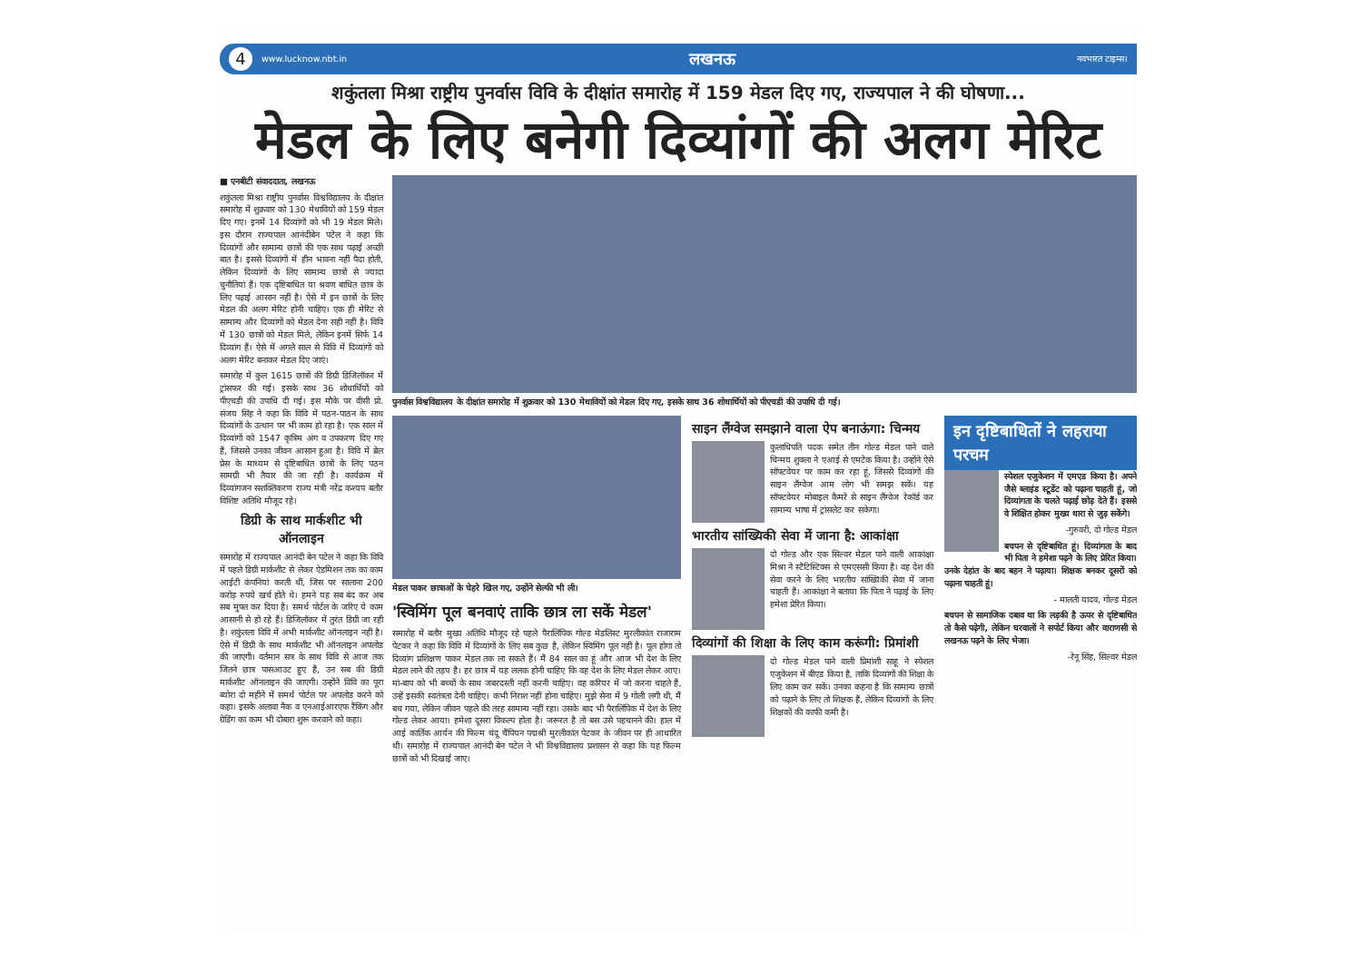4 www.lucknow.nbt.in लखनऊ नवभारत टाइम्स।
शकुंतला मिश्रा राष्ट्रीय पुनर्वास विवि के दीक्षांत समारोह में 159 मेडल दिए गए, राज्यपाल ने की घोषणा...
मेडल के लिए बनेगी दिव्यांगों की अलग मेरिट
■ एनबीटी संवाददाता, लखनऊ
शकुंतला मिश्रा राष्ट्रीय पुनर्वास विश्वविद्यालय के दीक्षांत समारोह में शुक्रवार को 130 मेधावियों को 159 मेडल दिए गए। इनमें 14 दिव्यांगों को भी 19 मेडल मिले। इस दौरान राज्यपाल आनंदीबेन पटेल ने कहा कि दिव्यांगों और सामान्य छात्रों की एक साथ पढ़ाई अच्छी बात है। इससे दिव्यांगों में हीन भावना नहीं पैदा होती, लेकिन दिव्यांगों के लिए सामान्य छात्रों से ज्यादा चुनौतियां हैं। एक दृष्टिबाधित या श्रवण बाधित छात्र के लिए पढ़ाई आसान नहीं है। ऐसे में इन छात्रों के लिए मेडल की अलग मेरिट होनी चाहिए। एक ही मेरिट से सामान्य और दिव्यांगों को मेडल देना सही नहीं है। विवि में 130 छात्रों को मेडल मिले, लेकिन इनमें सिर्फ 14 दिव्यांग हैं। ऐसे में अगले साल से विवि में दिव्यांगों को अलग मेरिट बनाकर मेडल दिए जाएं।
समारोह में कुल 1615 छात्रों की डिग्री डिजिलॉकर में ट्रांसफर की गई। इसके साथ 36 शोधार्थियों को पीएचडी की उपाधि दी गई। इस मौके पर वीसी प्रो. संजय सिंह ने कहा कि विवि में पठन-पाठन के साथ दिव्यांगों के उत्थान पर भी काम हो रहा है। एक साल में दिव्यांगों को 1547 कृत्रिम अंग व उपकरण दिए गए हैं, जिससे उनका जीवन आसान हुआ है। विवि में ब्रेल प्रेस के माध्यम से दृष्टिबाधित छात्रों के लिए पठन सामग्री भी तैयार की जा रही है। कार्यक्रम में दिव्यांगजन सशक्तिकरण राज्य मंत्री नरेंद्र कश्यप बतौर विशिष्ट अतिथि मौजूद रहे।
डिग्री के साथ मार्कशीट भी ऑनलाइन
समारोह में राज्यपाल आनंदी बेन पटेल ने कहा कि विवि में पहले डिग्री मार्कशीट से लेकर ऐडमिशन तक का काम आईटी कंपनियां करती थीं, जिस पर सालाना 200 करोड़ रुपये खर्च होते थे। हमने यह सब बंद कर अब सब मुफ्त कर दिया है। समर्थ पोर्टल के जरिए ये काम आसानी से हो रहे हैं। डिजिलॉकर में तुरंत डिग्री जा रही है। शकुंतला विवि में अभी मार्कशीट ऑनलाइन नहीं है। ऐसे में डिग्री के साथ मार्कशीट भी ऑनलाइन अपलोड की जाएगी। वर्तमान सत्र के साथ विवि से आज तक जितने छात्र पासआउट हुए हैं, उन सब की डिग्री मार्कशीट ऑनलाइन की जाएगी। उन्होंने विवि का पूरा ब्योरा दो महीने में समर्थ पोर्टल पर अपलोड करने को कहा। इसके अलावा नैक व एनआईआरएफ रैंकिंग और ग्रेडिंग का काम भी दोबारा शुरू करवाने को कहा।
पुनर्वास विश्वविद्यालय के दीक्षांत समारोह में शुक्रवार को 130 मेधावियों को मेडल दिए गए, इसके साथ 36 शोधार्थियों को पीएचडी की उपाधि दी गई।
मेडल पाकर छात्राओं के चेहरे खिल गए, उन्होंने सेल्फी भी ली।
'स्विमिंग पूल बनवाएं ताकि छात्र ला सकें मेडल'
समारोह में बतौर मुख्य अतिथि मौजूद रहे पहले पैरालिंपिक गोल्ड मेडलिस्ट मुरलीकांत राजाराम पेटकर ने कहा कि विवि में दिव्यांगों के लिए सब कुछ है, लेकिन स्विमिंग पूल नहीं है। पूल होगा तो दिव्यांग प्रशिक्षण पाकर मेडल तक ला सकते हैं। मैं 84 साल का हूं और आज भी देश के लिए मेडल लाने की तड़प है। हर छात्र में यह ललक होनी चाहिए कि वह देश के लिए मेडल लेकर आए। मां-बाप को भी बच्चों के साथ जबरदस्ती नहीं करनी चाहिए। वह करियर में जो करना चाहते हैं, उन्हें इसकी स्वतंत्रता देनी चाहिए। कभी निराश नहीं होना चाहिए। मुझे सेना में 9 गोली लगी थी, मैं बच गया, लेकिन जीवन पहले की तरह सामान्य नहीं रहा। उसके बाद भी पैरालिंपिक में देश के लिए गोल्ड लेकर आया। हमेशा दूसरा विकल्प होता है। जरूरत है तो बस उसे पहचानने की। हाल में आई कार्तिक आर्यन की फिल्म चंदू चैंपियन पद्मश्री मुरलीकांत पेटकर के जीवन पर ही आधारित थी। समारोह में राज्यपाल आनंदी बेन पटेल ने भी विश्वविद्यालय प्रशासन से कहा कि यह फिल्म छात्रों को भी दिखाई जाए।
साइन लैंग्वेज समझाने वाला ऐप बनाऊंगा: चिन्मय
कुलाधिपति पदक समेत तीन गोल्ड मेडल पाने वाले चिन्मय शुक्ला ने एआई से एमटेक किया है। उन्होंने ऐसे सॉफ्टवेयर पर काम कर रहा हूं, जिससे दिव्यांगों की साइन लैंग्वेज आम लोग भी समझ सकें। यह सॉफ्टवेयर मोबाइल कैमरे से साइन लैंग्वेज रेकॉर्ड कर सामान्य भाषा में ट्रांसलेट कर सकेगा।
भारतीय सांख्यिकी सेवा में जाना है: आकांक्षा
दो गोल्ड और एक सिल्वर मेडल पाने वाली आकांक्षा मिश्रा ने स्टैटिस्टिक्स से एमएससी किया है। वह देश की सेवा करने के लिए भारतीय सांख्यिकी सेवा में जाना चाहती हैं। आकांक्षा ने बताया कि पिता ने पढ़ाई के लिए हमेशा प्रेरित किया।
दिव्यांगों की शिक्षा के लिए काम करूंगी: प्रिमांशी
दो गोल्ड मेडल पाने वाली प्रिमांशी साहू ने स्पेशल एजुकेशन में बीएड किया है, ताकि दिव्यांगों की शिक्षा के लिए काम कर सकें। उनका कहना है कि सामान्य छात्रों को पढ़ाने के लिए तो शिक्षक हैं, लेकिन दिव्यांगों के लिए शिक्षकों की काफी कमी है।
इन दृष्टिबाधितों ने लहराया परचम
स्पेशल एजुकेशन में एमएड किया है। अपने जैसे ब्लाइंड स्टूडेंट को पढ़ाना चाहती हूं, जो दिव्यांगता के चलते पढ़ाई छोड़ देते हैं। इससे वे शिक्षित होकर मुख्य धारा से जुड़ सकेंगे।
-गुरुवरी, दो गोल्ड मेडल
बचपन से दृष्टिबाधित हूं। दिव्यांगता के बाद भी पिता ने हमेशा पढ़ने के लिए प्रेरित किया। उनके देहांत के बाद बहन ने पढ़ाया। शिक्षक बनकर दूसरों को पढ़ाना चाहती हूं।
- मालती यादव, गोल्ड मेडल
बचपन से सामाजिक दबाव था कि लड़की है ऊपर से दृष्टिबाधित तो कैसे पढ़ेगी, लेकिन घरवालों ने सपोर्ट किया और वाराणसी से लखनऊ पढ़ने के लिए भेजा।
-रेनू सिंह, सिल्वर मेडल